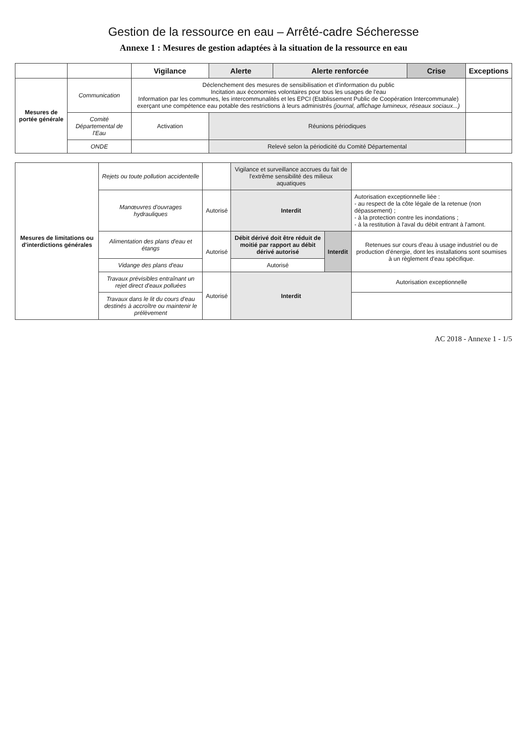Gestion de la ressource en eau – Arrêté-cadre Sécheresse
Annexe 1 : Mesures de gestion adaptées à la situation de la ressource en eau
| | | Vigilance | Alerte | Alerte renforcée | Crise | Exceptions |
| --- | --- | --- | --- | --- | --- | --- |
| Mesures de portée générale | Communication | Déclenchement des mesures de sensibilisation et d'information du public Incitation aux économies volontaires pour tous les usages de l'eau Information par les communes, les intercommunalités et les EPCI (Etablissement Public de Coopération Intercommunale) exerçant une compétence eau potable des restrictions à leurs administrés (journal, affichage lumineux, réseaux sociaux...) | | | | |
| | Comité Départemental de l'Eau | Activation | Réunions périodiques | | | |
| | ONDE | | Relevé selon la périodicité du Comité Départemental | | | |
| Mesures de limitations ou d'interdictions générales | Rejets ou toute pollution accidentelle | | Vigilance et surveillance accrues du fait de l'extrême sensibilité des milieux aquatiques | | |
| | Manœuvres d'ouvrages hydrauliques | Autorisé | Interdit | | Autorisation exceptionnelle liée : - au respect de la côte légale de la retenue (non dépassement) ; - à la protection contre les inondations ; - à la restitution à l'aval du débit entrant à l'amont. |
| | Alimentation des plans d'eau et étangs | Autorisé | Débit dérivé doit être réduit de moitié par rapport au débit dérivé autorisé | Interdit | Retenues sur cours d'eau à usage industriel ou de production d'énergie, dont les installations sont soumises à un règlement d'eau spécifique. |
| | Vidange des plans d'eau | | Autorisé | | |
| | Travaux prévisibles entraînant un rejet direct d'eaux polluées | Autorisé | Interdit | | Autorisation exceptionnelle |
| | Travaux dans le lit du cours d'eau destinés à accroître ou maintenir le prélèvement | | | | |
AC 2018 - Annexe 1 - 1/5